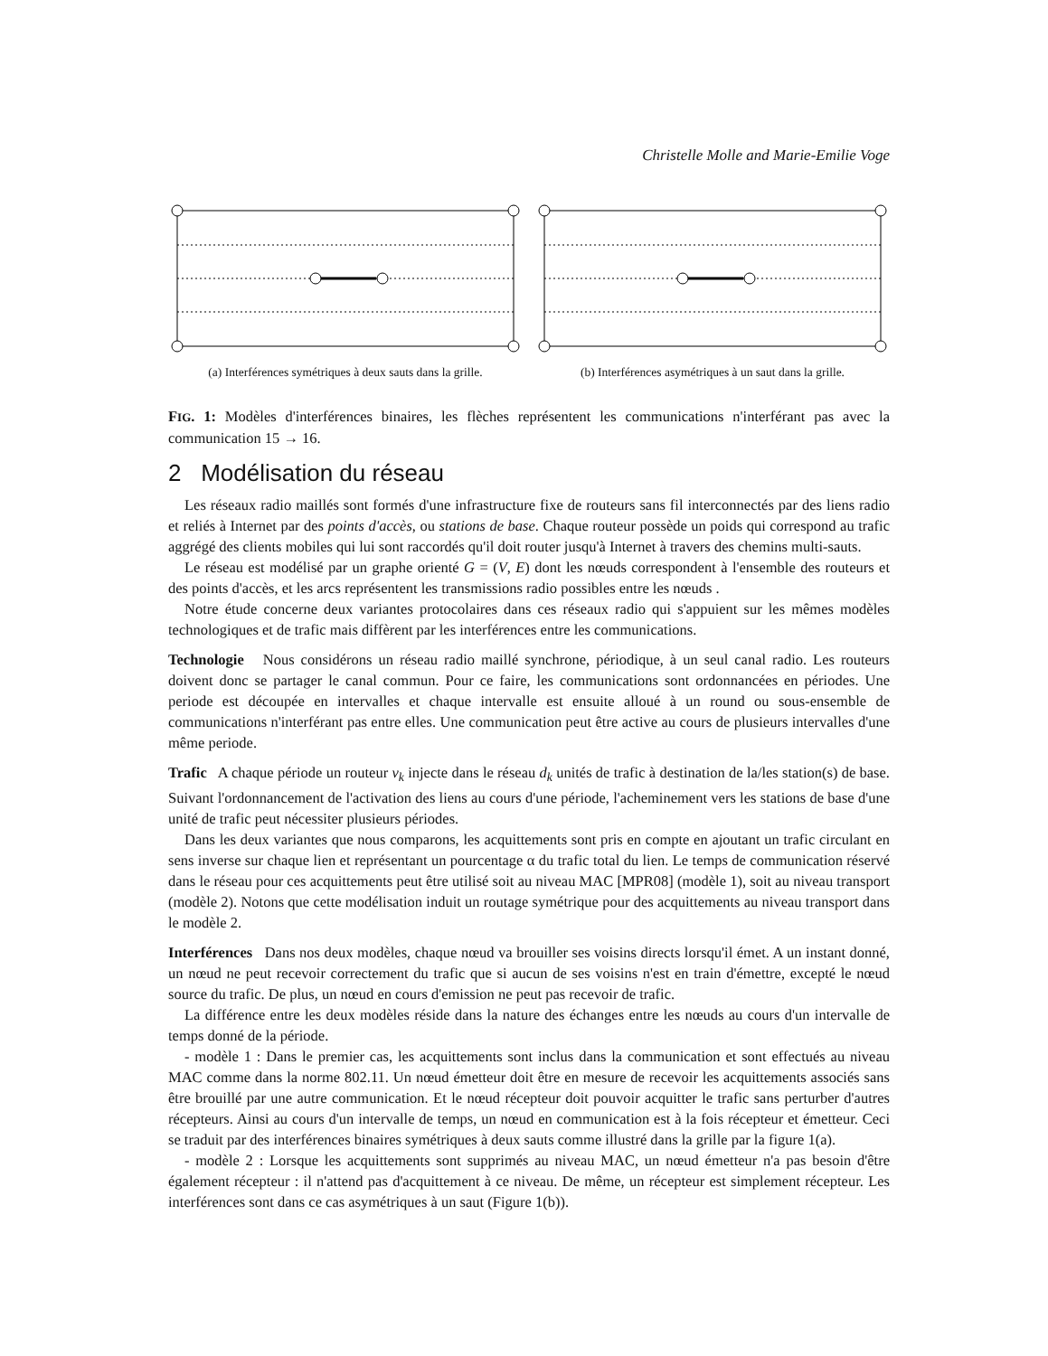Christelle Molle and Marie-Emilie Voge
(a) Interférences symétriques à deux sauts dans la grille.
(b) Interférences asymétriques à un saut dans la grille.
FIG. 1: Modèles d'interférences binaires, les flèches représentent les communications n'interférant pas avec la communication 15 → 16.
2 Modélisation du réseau
Les réseaux radio maillés sont formés d'une infrastructure fixe de routeurs sans fil interconnectés par des liens radio et reliés à Internet par des points d'accès, ou stations de base. Chaque routeur possède un poids qui correspond au trafic aggrégé des clients mobiles qui lui sont raccordés qu'il doit router jusqu'à Internet à travers des chemins multi-sauts.
Le réseau est modélisé par un graphe orienté G = (V, E) dont les nœuds correspondent à l'ensemble des routeurs et des points d'accès, et les arcs représentent les transmissions radio possibles entre les nœuds .
Notre étude concerne deux variantes protocolaires dans ces réseaux radio qui s'appuient sur les mêmes modèles technologiques et de trafic mais diffèrent par les interférences entre les communications.
Technologie Nous considérons un réseau radio maillé synchrone, périodique, à un seul canal radio. Les routeurs doivent donc se partager le canal commun. Pour ce faire, les communications sont ordonnancées en périodes. Une periode est découpée en intervalles et chaque intervalle est ensuite alloué à un round ou sous-ensemble de communications n'interférant pas entre elles. Une communication peut être active au cours de plusieurs intervalles d'une même periode.
Trafic A chaque période un routeur v<sub>k</sub> injecte dans le réseau d<sub>k</sub> unités de trafic à destination de la/les station(s) de base. Suivant l'ordonnancement de l'activation des liens au cours d'une période, l'acheminement vers les stations de base d'une unité de trafic peut nécessiter plusieurs périodes.
Dans les deux variantes que nous comparons, les acquittements sont pris en compte en ajoutant un trafic circulant en sens inverse sur chaque lien et représentant un pourcentage α du trafic total du lien. Le temps de communication réservé dans le réseau pour ces acquittements peut être utilisé soit au niveau MAC [MPR08] (modèle 1), soit au niveau transport (modèle 2). Notons que cette modélisation induit un routage symétrique pour des acquittements au niveau transport dans le modèle 2.
Interférences Dans nos deux modèles, chaque nœud va brouiller ses voisins directs lorsqu'il émet. A un instant donné, un nœud ne peut recevoir correctement du trafic que si aucun de ses voisins n'est en train d'émettre, excepté le nœud source du trafic. De plus, un nœud en cours d'emission ne peut pas recevoir de trafic.
La différence entre les deux modèles réside dans la nature des échanges entre les nœuds au cours d'un intervalle de temps donné de la période.
- modèle 1 : Dans le premier cas, les acquittements sont inclus dans la communication et sont effectués au niveau MAC comme dans la norme 802.11. Un nœud émetteur doit être en mesure de recevoir les acquittements associés sans être brouillé par une autre communication. Et le nœud récepteur doit pouvoir acquitter le trafic sans perturber d'autres récepteurs. Ainsi au cours d'un intervalle de temps, un nœud en communication est à la fois récepteur et émetteur. Ceci se traduit par des interférences binaires symétriques à deux sauts comme illustré dans la grille par la figure 1(a).
- modèle 2 : Lorsque les acquittements sont supprimés au niveau MAC, un nœud émetteur n'a pas besoin d'être également récepteur : il n'attend pas d'acquittement à ce niveau. De même, un récepteur est simplement récepteur. Les interférences sont dans ce cas asymétriques à un saut (Figure 1(b)).